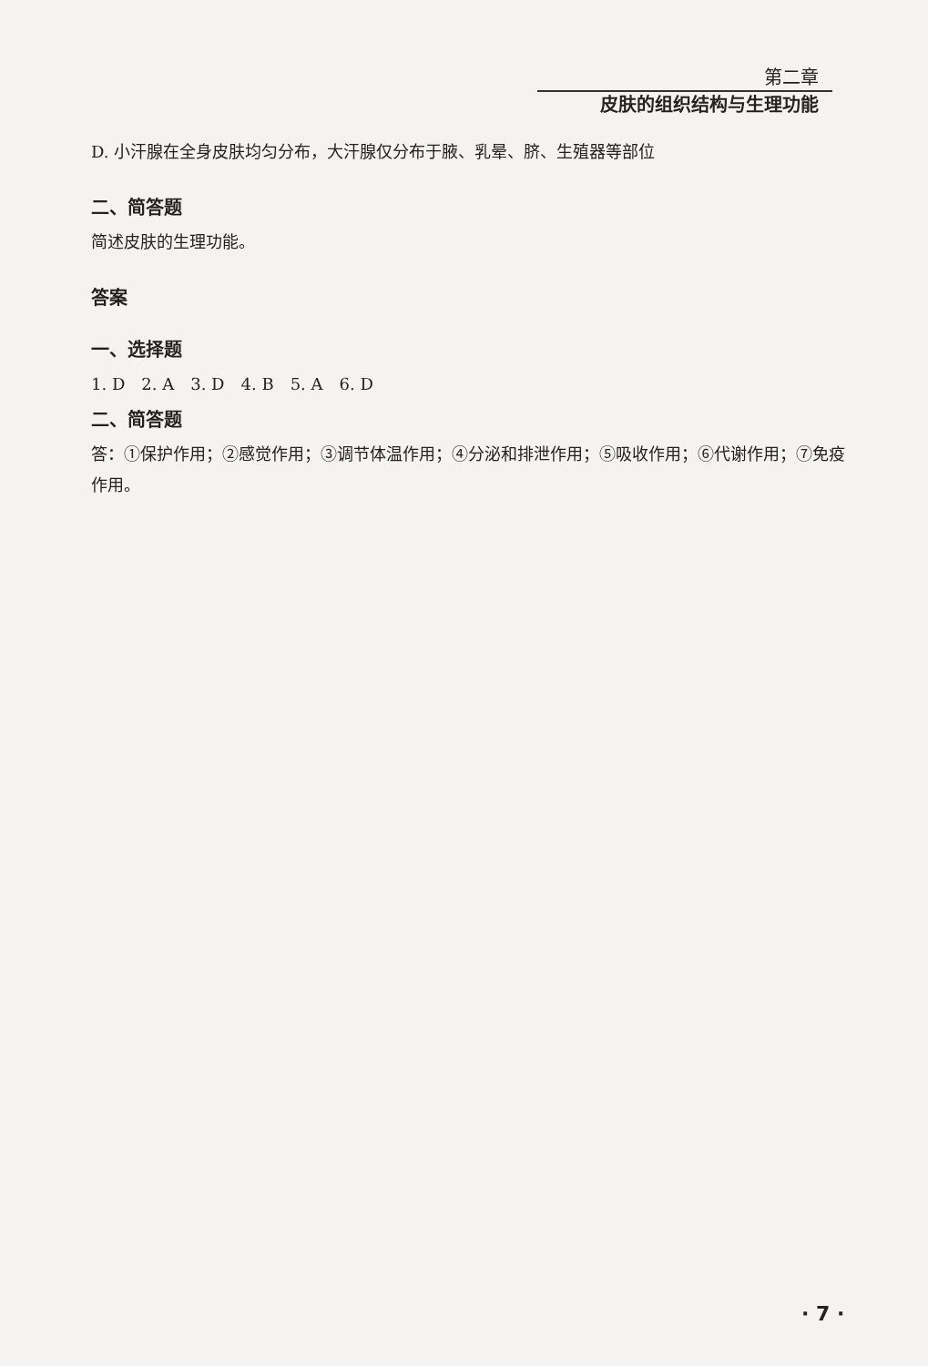第二章
皮肤的组织结构与生理功能
D. 小汗腺在全身皮肤均匀分布，大汗腺仅分布于腋、乳晕、脐、生殖器等部位
二、简答题
简述皮肤的生理功能。
答案
一、选择题
1. D　2. A　3. D　4. B　5. A　6. D
二、简答题
答：①保护作用；②感觉作用；③调节体温作用；④分泌和排泄作用；⑤吸收作用；⑥代谢作用；⑦免疫作用。
· 7 ·